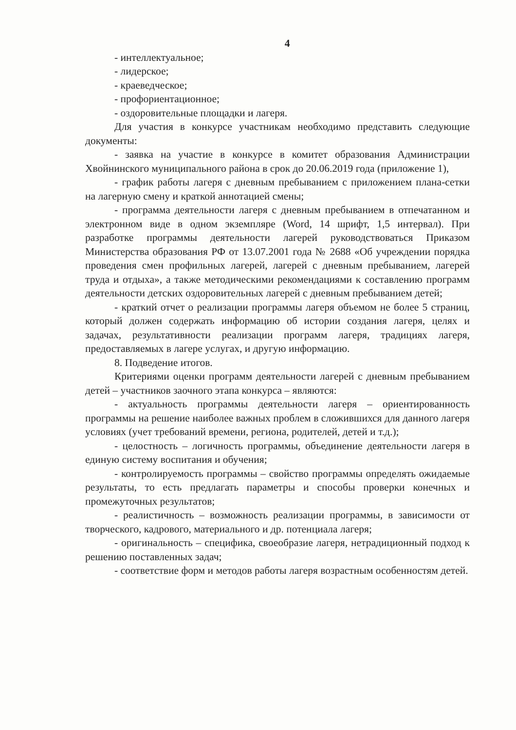4
- интеллектуальное;
- лидерское;
- краеведческое;
- профориентационное;
- оздоровительные площадки и лагеря.
Для участия в конкурсе участникам необходимо представить следующие документы:
- заявка на участие в конкурсе в комитет образования Администрации Хвойнинского муниципального района в срок до 20.06.2019 года (приложение 1),
- график работы лагеря с дневным пребыванием с приложением плана-сетки на лагерную смену и краткой аннотацией смены;
- программа деятельности лагеря с дневным пребыванием в отпечатанном и электронном виде в одном экземпляре (Word, 14 шрифт, 1,5 интервал). При разработке программы деятельности лагерей руководствоваться Приказом Министерства образования РФ от 13.07.2001 года № 2688 «Об учреждении порядка проведения смен профильных лагерей, лагерей с дневным пребыванием, лагерей труда и отдыха», а также методическими рекомендациями к составлению программ деятельности детских оздоровительных лагерей с дневным пребыванием детей;
- краткий отчет о реализации программы лагеря объемом не более 5 страниц, который должен содержать информацию об истории создания лагеря, целях и задачах, результативности реализации программ лагеря, традициях лагеря, предоставляемых в лагере услугах, и другую информацию.
8. Подведение итогов.
Критериями оценки программ деятельности лагерей с дневным пребыванием детей – участников заочного этапа конкурса – являются:
- актуальность программы деятельности лагеря – ориентированность программы на решение наиболее важных проблем в сложившихся для данного лагеря условиях (учет требований времени, региона, родителей, детей и т.д.);
- целостность – логичность программы, объединение деятельности лагеря в единую систему воспитания и обучения;
- контролируемость программы – свойство программы определять ожидаемые результаты, то есть предлагать параметры и способы проверки конечных и промежуточных результатов;
- реалистичность – возможность реализации программы, в зависимости от творческого, кадрового, материального и др. потенциала лагеря;
- оригинальность – специфика, своеобразие лагеря, нетрадиционный подход к решению поставленных задач;
- соответствие форм и методов работы лагеря возрастным особенностям детей.